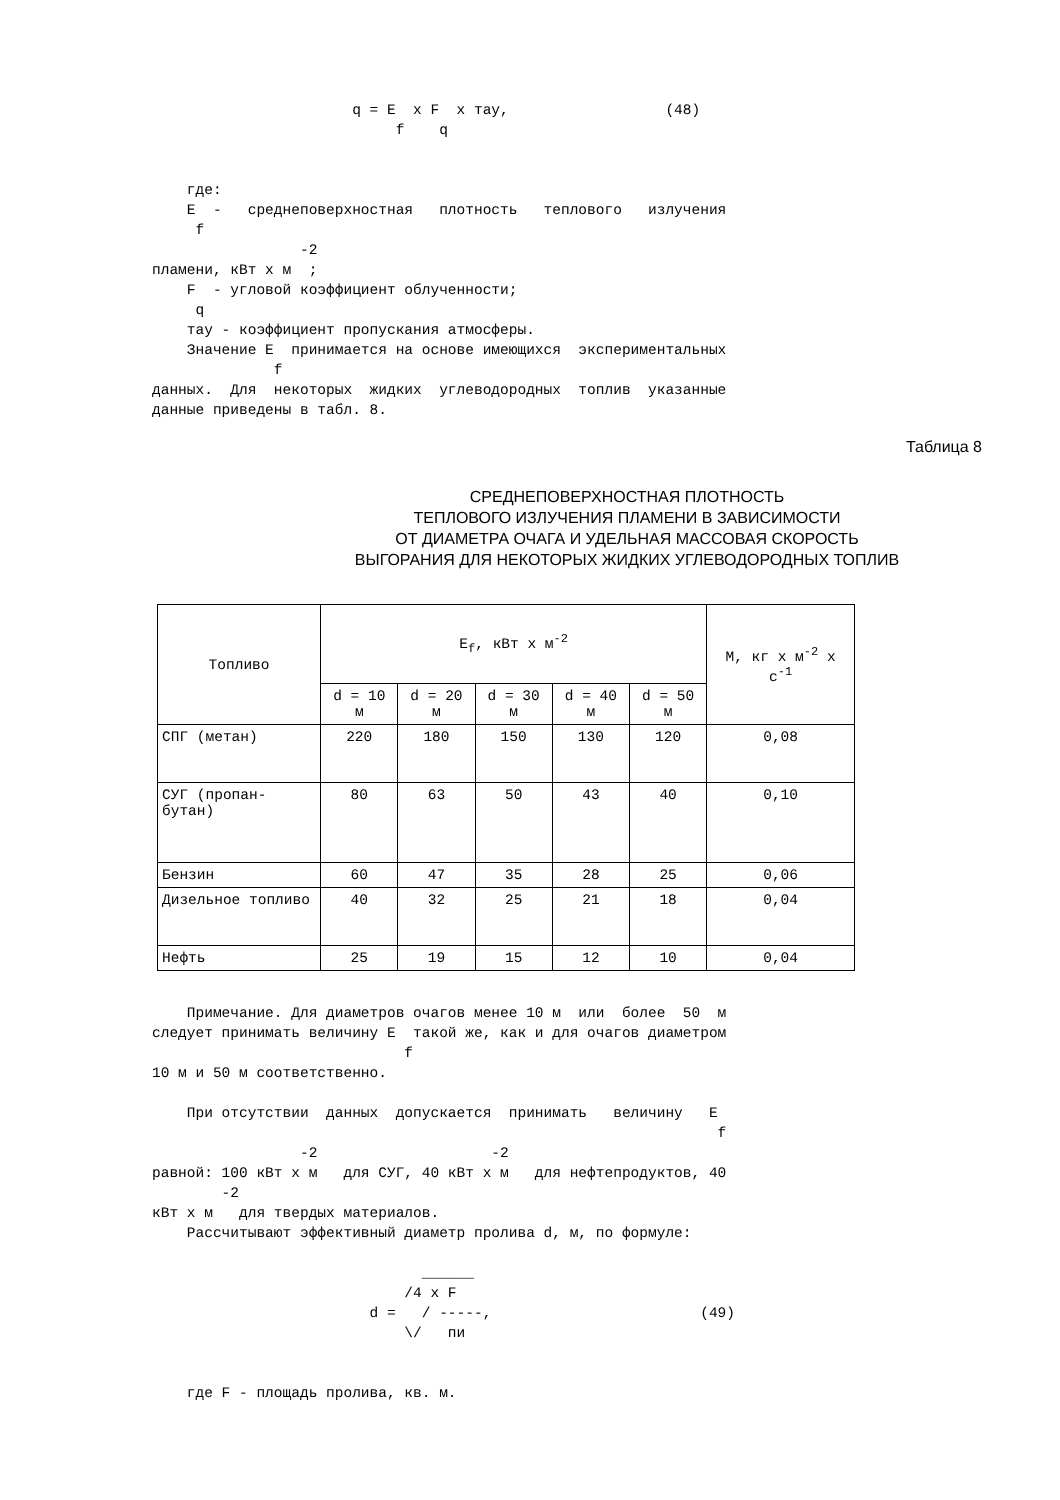q = E  x F  x тау,                  (48)
                            f    q


    где:
    E  -   среднеповерхностная   плотность   теплового   излучения
     f
                 -2
пламени, кВт x м  ;
    F  - угловой коэффициент облученности;
     q
    тау - коэффициент пропускания атмосферы.
    Значение E  принимается на основе имеющихся  экспериментальных
              f
данных.  Для  некоторых  жидких  углеводородных  топлив  указанные
данные приведены в табл. 8.
Таблица 8
СРЕДНЕПОВЕРХНОСТНАЯ ПЛОТНОСТЬ
ТЕПЛОВОГО ИЗЛУЧЕНИЯ ПЛАМЕНИ В ЗАВИСИМОСТИ
ОТ ДИАМЕТРА ОЧАГА И УДЕЛЬНАЯ МАССОВАЯ СКОРОСТЬ
ВЫГОРАНИЯ ДЛЯ НЕКОТОРЫХ ЖИДКИХ УГЛЕВОДОРОДНЫХ ТОПЛИВ
| Топливо | E<sub>f</sub>, кВт x м<sup>-2</sup> | | | | | M, кг x м<sup>-2</sup> x с<sup>-1</sup> |
| --- | --- | --- | --- | --- | --- | --- |
| | d = 10 м | d = 20 м | d = 30 м | d = 40 м | d = 50 м | |
| СПГ (метан) | 220 | 180 | 150 | 130 | 120 | 0,08 |
| СУГ (пропан-бутан) | 80 | 63 | 50 | 43 | 40 | 0,10 |
| Бензин | 60 | 47 | 35 | 28 | 25 | 0,06 |
| Дизельное топливо | 40 | 32 | 25 | 21 | 18 | 0,04 |
| Нефть | 25 | 19 | 15 | 12 | 10 | 0,04 |
    Примечание. Для диаметров очагов менее 10 м  или  более  50  м
следует принимать величину E  такой же, как и для очагов диаметром
                             f
10 м и 50 м соответственно.

    При отсутствии  данных  допускается  принимать   величину   E
                                                                 f
                 -2                    -2
равной: 100 кВт x м   для СУГ, 40 кВт x м   для нефтепродуктов, 40
        -2
кВт x м   для твердых материалов.
    Рассчитывают эффективный диаметр пролива d, м, по формуле:

                               ______
                             /4 x F
                         d =   / -----,                        (49)
                             \/   пи


    где F - площадь пролива, кв. м.